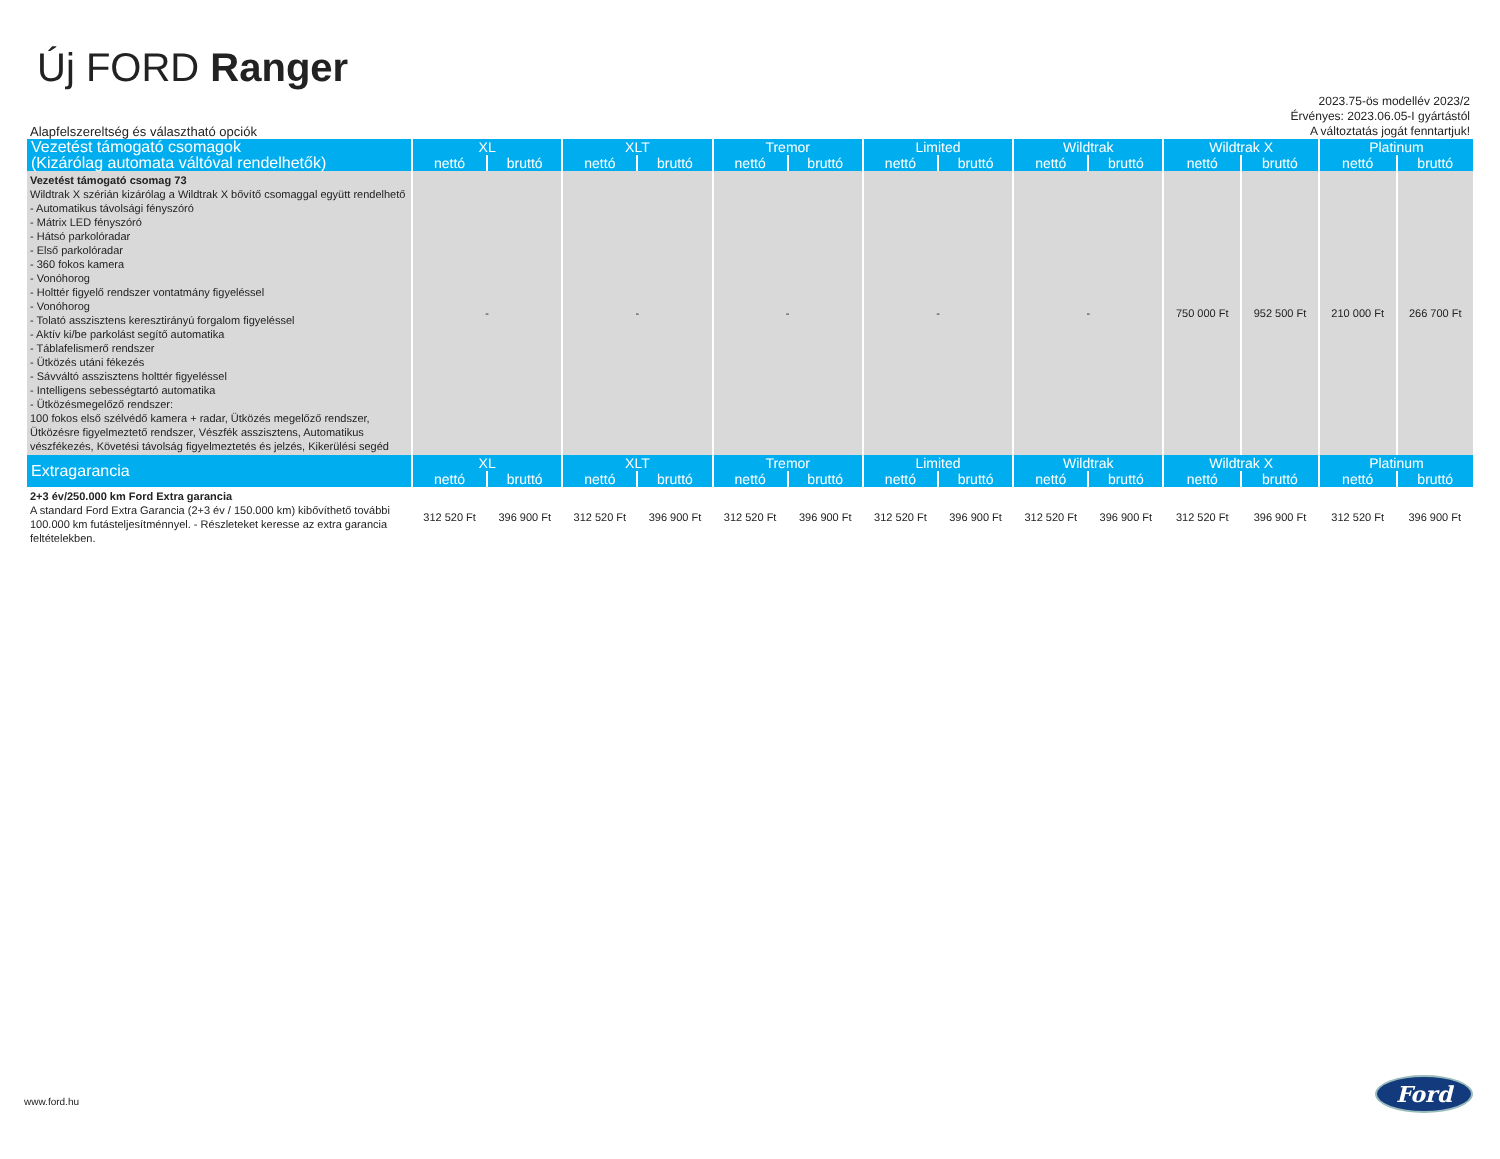Új FORD Ranger
Alapfelszereltség és választható opciók
2023.75-ös modellév 2023/2
Érvényes: 2023.06.05-I gyártástól
A változtatás jogát fenntartjuk!
| Vezetést támogató csomagok (Kizárólag automata váltóval rendelhetők) | XL | | XLT | | Tremor | | Limited | | Wildtrak | | Wildtrak X | | Platinum | |
| --- | --- | --- | --- | --- | --- | --- | --- | --- | --- | --- | --- | --- | --- | --- |
| | nettó | bruttó | nettó | bruttó | nettó | bruttó | nettó | bruttó | nettó | bruttó | nettó | bruttó | nettó | bruttó |
| Vezetést támogató csomag 73 Wildtrak X szérián kizárólag a Wildtrak X bővítő csomaggal együtt rendelhető - Automatikus távolsági fényszóró - Mátrix LED fényszóró - Hátsó parkolóradar - Első parkolóradar - 360 fokos kamera - Vonóhorog - Holttér figyelő rendszer vontatmány figyeléssel - Vonóhorog - Tolató asszisztens keresztirányú forgalom figyeléssel - Aktív ki/be parkolást segítő automatika - Táblafelismerő rendszer - Ütközés utáni fékezés - Sávváltó asszisztens holttér figyeléssel - Intelligens sebességtartó automatika - Ütközésmegelőző rendszer: 100 fokos első szélvédő kamera + radar, Ütközés megelőző rendszer, Ütközésre figyelmeztető rendszer, Vészfék asszisztens, Automatikus vészfékezés, Követési távolság figyelmeztetés és jelzés, Kikerülési segéd | - | | - | | - | | - | | - | | 750 000 Ft | 952 500 Ft | 210 000 Ft | 266 700 Ft |
| Extragarancia | XL | | XLT | | Tremor | | Limited | | Wildtrak | | Wildtrak X | | Platinum | |
| | nettó | bruttó | nettó | bruttó | nettó | bruttó | nettó | bruttó | nettó | bruttó | nettó | bruttó | nettó | bruttó |
| 2+3 év/250.000 km Ford Extra garancia A standard Ford Extra Garancia (2+3 év / 150.000 km) kibővíthető további 100.000 km futásteljesítménnyel. - Részleteket keresse az extra garancia feltételekben. | 312 520 Ft | 396 900 Ft | 312 520 Ft | 396 900 Ft | 312 520 Ft | 396 900 Ft | 312 520 Ft | 396 900 Ft | 312 520 Ft | 396 900 Ft | 312 520 Ft | 396 900 Ft | 312 520 Ft | 396 900 Ft |
www.ford.hu
Ford